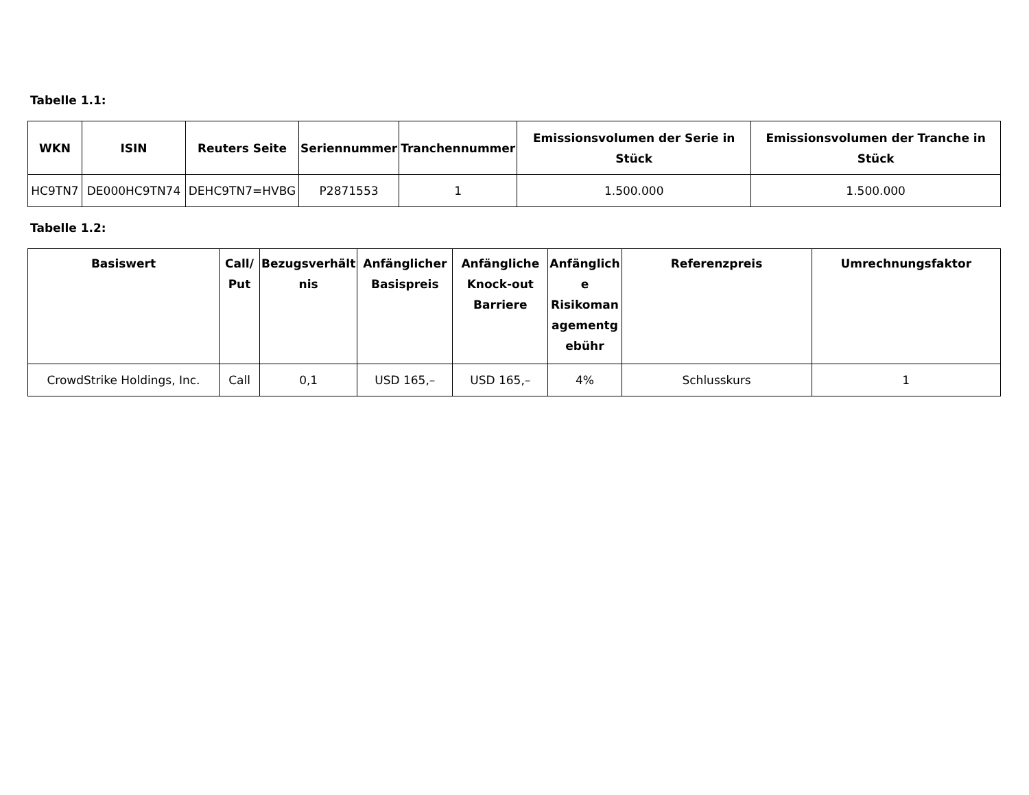Tabelle 1.1:
| WKN | ISIN | Reuters Seite | Seriennummer | Tranchennummer | Emissionsvolumen der Serie in Stück | Emissionsvolumen der Tranche in Stück |
| --- | --- | --- | --- | --- | --- | --- |
| HC9TN7 | DE000HC9TN74 | DEHC9TN7=HVBG | P2871553 | 1 | 1.500.000 | 1.500.000 |
Tabelle 1.2:
| Basiswert | Call/ Put | Bezugsverhält nis | Anfänglicher Basispreis | Anfängliche Knock-out Barriere | Anfänglich e Risikoman agementg ebühr | Referenzpreis | Umrechnungsfaktor |
| --- | --- | --- | --- | --- | --- | --- | --- |
| CrowdStrike Holdings, Inc. | Call | 0,1 | USD 165,– | USD 165,– | 4% | Schlusskurs | 1 |